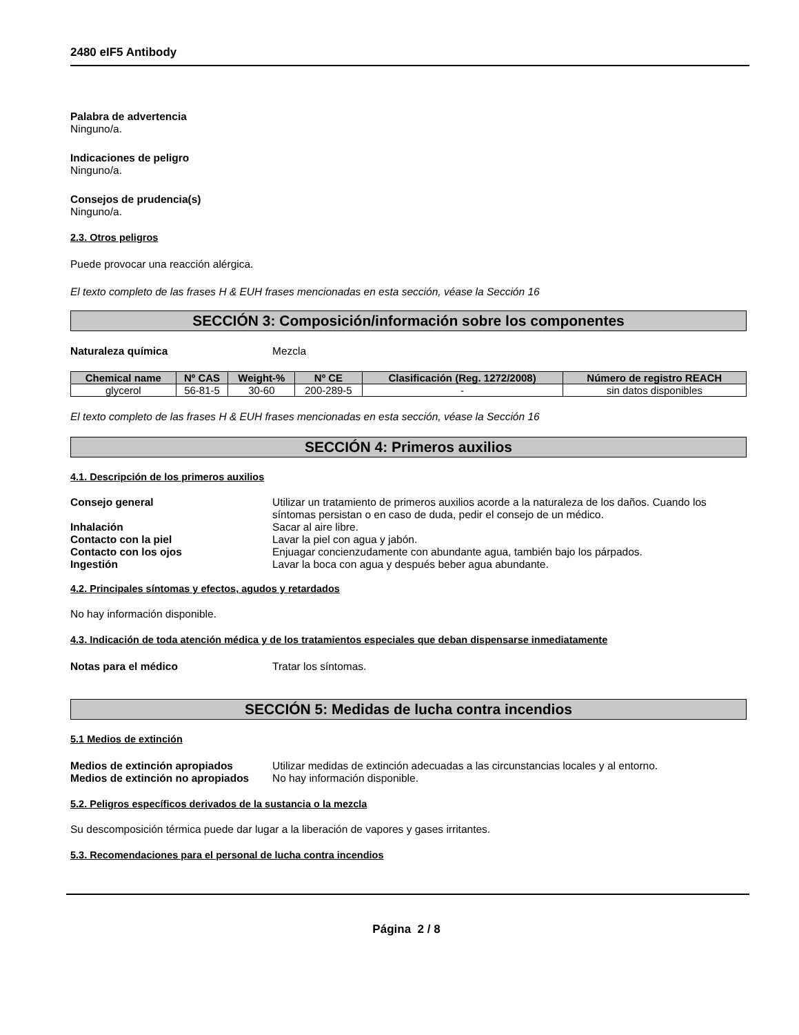2480 eIF5 Antibody
Palabra de advertencia
Ninguno/a.
Indicaciones de peligro
Ninguno/a.
Consejos de prudencia(s)
Ninguno/a.
2.3. Otros peligros
Puede provocar una reacción alérgica.
El texto completo de las frases H & EUH frases mencionadas en esta sección, véase la Sección 16
SECCIÓN 3: Composición/información sobre los componentes
Naturaleza química Mezcla
| Chemical name | Nº CAS | Weight-% | Nº CE | Clasificación (Reg. 1272/2008) | Número de registro REACH |
| --- | --- | --- | --- | --- | --- |
| glycerol | 56-81-5 | 30-60 | 200-289-5 | - | sin datos disponibles |
El texto completo de las frases H & EUH frases mencionadas en esta sección, véase la Sección 16
SECCIÓN 4: Primeros auxilios
4.1. Descripción de los primeros auxilios
Consejo general Utilizar un tratamiento de primeros auxilios acorde a la naturaleza de los daños. Cuando los síntomas persistan o en caso de duda, pedir el consejo de un médico.
Inhalación Sacar al aire libre.
Contacto con la piel Lavar la piel con agua y jabón.
Contacto con los ojos Enjuagar concienzudamente con abundante agua, también bajo los párpados.
Ingestión Lavar la boca con agua y después beber agua abundante.
4.2. Principales síntomas y efectos, agudos y retardados
No hay información disponible.
4.3. Indicación de toda atención médica y de los tratamientos especiales que deban dispensarse inmediatamente
Notas para el médico Tratar los síntomas.
SECCIÓN 5: Medidas de lucha contra incendios
5.1 Medios de extinción
Medios de extinción apropiados Utilizar medidas de extinción adecuadas a las circunstancias locales y al entorno.
Medios de extinción no apropiados No hay información disponible.
5.2. Peligros específicos derivados de la sustancia o la mezcla
Su descomposición térmica puede dar lugar a la liberación de vapores y gases irritantes.
5.3. Recomendaciones para el personal de lucha contra incendios
Página 2 / 8